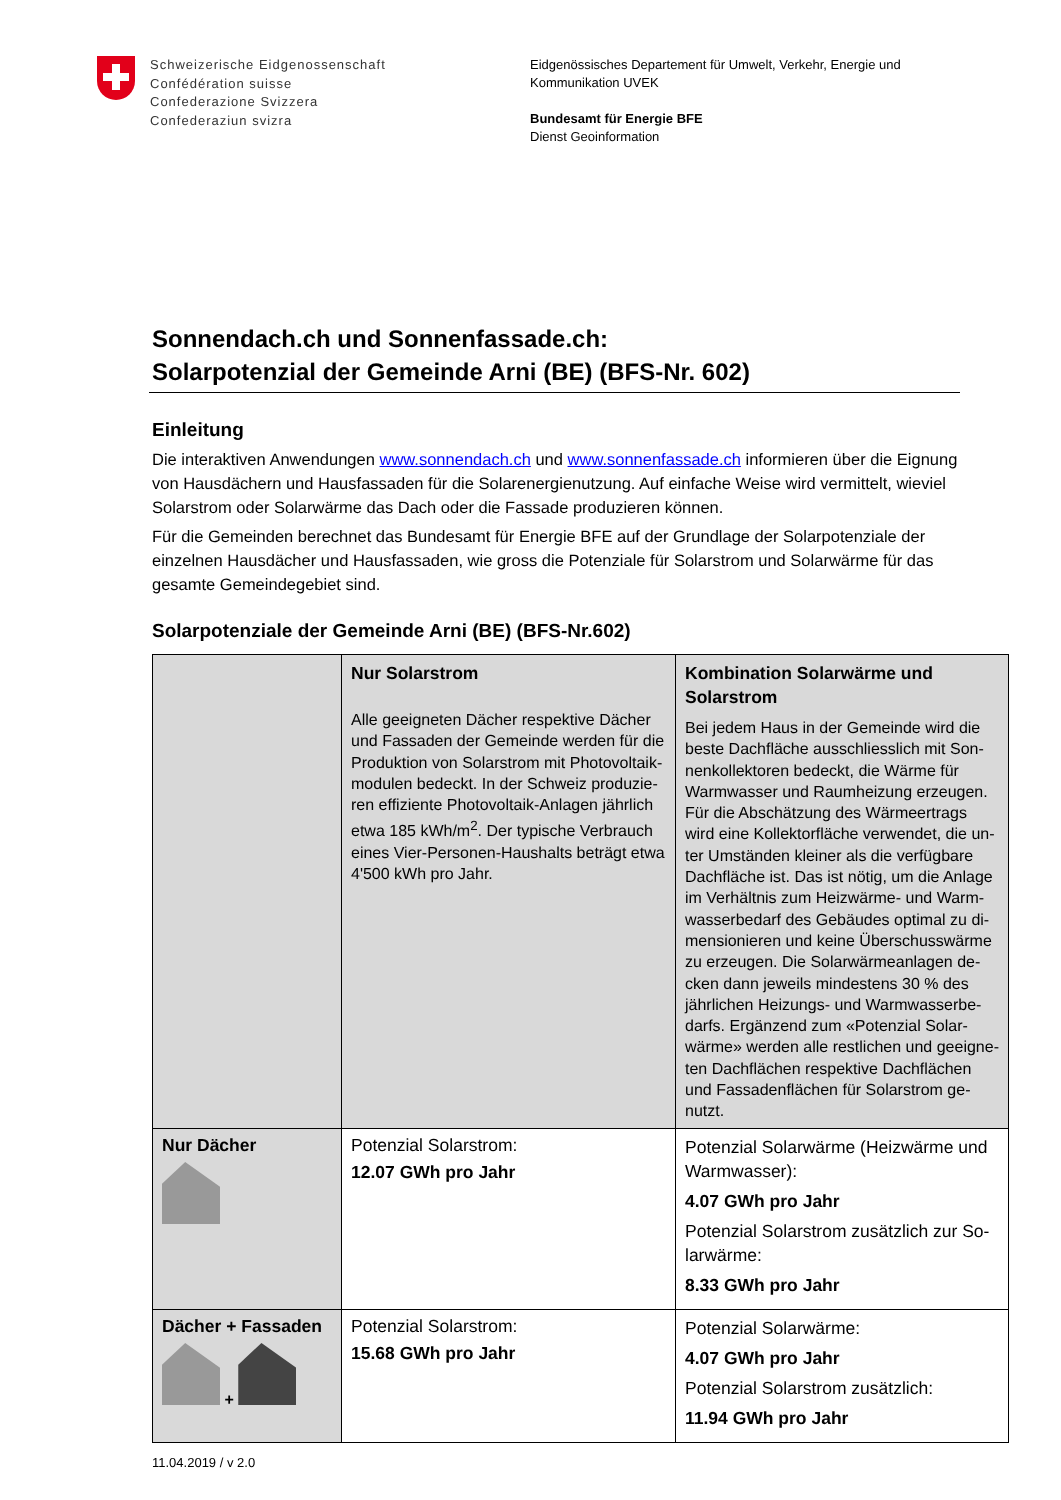Schweizerische Eidgenossenschaft
Confédération suisse
Confederazione Svizzera
Confederaziun svizra
Eidgenössisches Departement für Umwelt, Verkehr, Energie und
Kommunikation UVEK
Bundesamt für Energie BFE
Dienst Geoinformation
Sonnendach.ch und Sonnenfassade.ch:
Solarpotenzial der Gemeinde Arni (BE) (BFS-Nr. 602)
Einleitung
Die interaktiven Anwendungen www.sonnendach.ch und www.sonnenfassade.ch informieren über die Eignung von Hausdächern und Hausfassaden für die Solarenergienutzung. Auf einfache Weise wird vermittelt, wieviel Solarstrom oder Solarwärme das Dach oder die Fassade produzieren können.
Für die Gemeinden berechnet das Bundesamt für Energie BFE auf der Grundlage der Solarpotenziale der einzelnen Hausdächer und Hausfassaden, wie gross die Potenziale für Solarstrom und Solarwärme für das gesamte Gemeindegebiet sind.
Solarpotenziale der Gemeinde Arni (BE) (BFS-Nr.602)
| | Nur Solarstrom Alle geeigneten Dächer respektive Dächer und Fassaden der Gemeinde werden für die Produktion von Solarstrom mit Photovoltaik-modulen bedeckt. In der Schweiz produzie-ren effiziente Photovoltaik-Anlagen jährlich etwa 185 kWh/m<sup>2</sup>. Der typische Verbrauch eines Vier-Personen-Haushalts beträgt etwa 4'500 kWh pro Jahr. | Kombination Solarwärme und Solarstrom Bei jedem Haus in der Gemeinde wird die beste Dachfläche ausschliesslich mit Son-nenkollektoren bedeckt, die Wärme für Warmwasser und Raumheizung erzeugen. Für die Abschätzung des Wärmeertrags wird eine Kollektorfläche verwendet, die un-ter Umständen kleiner als die verfügbare Dachfläche ist. Das ist nötig, um die Anlage im Verhältnis zum Heizwärme- und Warm-wasserbedarf des Gebäudes optimal zu di-mensionieren und keine Überschusswärme zu erzeugen. Die Solarwärmeanlagen de-cken dann jeweils mindestens 30 % des jährlichen Heizungs- und Warmwasserbe-darfs. Ergänzend zum «Potenzial Solar-wärme» werden alle restlichen und geeigne-ten Dachflächen respektive Dachflächen und Fassadenflächen für Solarstrom ge-nutzt. |
| Nur Dächer | Potenzial Solarstrom: 12.07 GWh pro Jahr | Potenzial Solarwärme (Heizwärme und Warmwasser): 4.07 GWh pro Jahr Potenzial Solarstrom zusätzlich zur So-larwärme: 8.33 GWh pro Jahr |
| Dächer + Fassaden + | Potenzial Solarstrom: 15.68 GWh pro Jahr | Potenzial Solarwärme: 4.07 GWh pro Jahr Potenzial Solarstrom zusätzlich: 11.94 GWh pro Jahr |
11.04.2019 / v 2.0